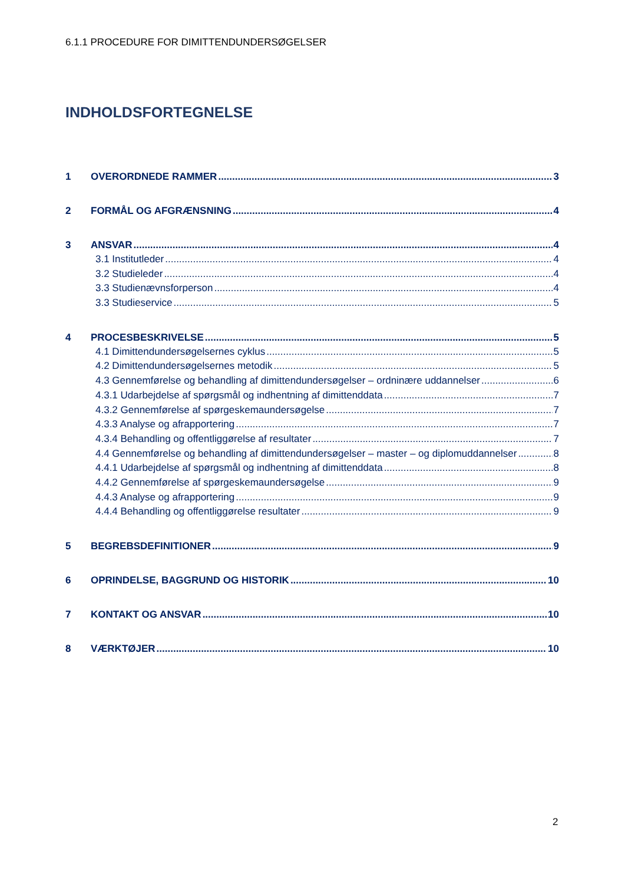6.1.1 PROCEDURE FOR DIMITTENDUNDERSØGELSER
INDHOLDSFORTEGNELSE
1 OVERORDNEDE RAMMER 3
2 FORMÅL OG AFGRÆNSNING 4
3 ANSVAR 4
3.1 Institutleder 4
3.2 Studieleder 4
3.3 Studienævnsforperson 4
3.3 Studieservice 5
4 PROCESBESKRIVELSE 5
4.1 Dimittendundersøgelsernes cyklus 5
4.2 Dimittendundersøgelsernes metodik 5
4.3 Gennemførelse og behandling af dimittendundersøgelser – ordninære uddannelser 6
4.3.1 Udarbejdelse af spørgsmål og indhentning af dimittenddata 7
4.3.2 Gennemførelse af spørgeskemaundersøgelse 7
4.3.3 Analyse og afrapportering 7
4.3.4 Behandling og offentliggørelse af resultater 7
4.4 Gennemførelse og behandling af dimittendundersøgelser – master – og diplomuddannelser 8
4.4.1 Udarbejdelse af spørgsmål og indhentning af dimittenddata 8
4.4.2 Gennemførelse af spørgeskemaundersøgelse 9
4.4.3 Analyse og afrapportering 9
4.4.4 Behandling og offentliggørelse resultater 9
5 BEGREBSDEFINITIONER 9
6 OPRINDELSE, BAGGRUND OG HISTORIK 10
7 KONTAKT OG ANSVAR 10
8 VÆRKTØJER 10
2